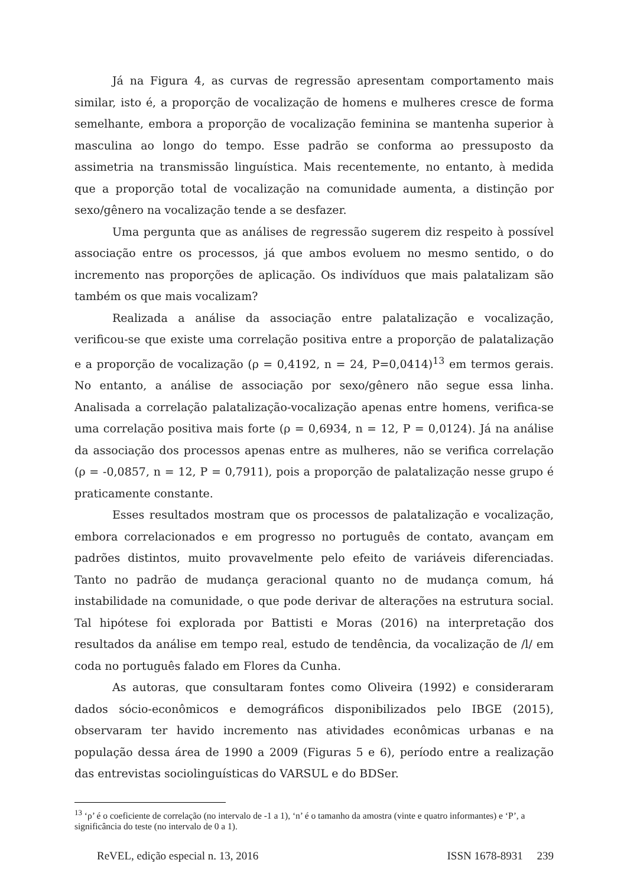Já na Figura 4, as curvas de regressão apresentam comportamento mais similar, isto é, a proporção de vocalização de homens e mulheres cresce de forma semelhante, embora a proporção de vocalização feminina se mantenha superior à masculina ao longo do tempo. Esse padrão se conforma ao pressuposto da assimetria na transmissão linguística. Mais recentemente, no entanto, à medida que a proporção total de vocalização na comunidade aumenta, a distinção por sexo/gênero na vocalização tende a se desfazer.
Uma pergunta que as análises de regressão sugerem diz respeito à possível associação entre os processos, já que ambos evoluem no mesmo sentido, o do incremento nas proporções de aplicação. Os indivíduos que mais palatalizam são também os que mais vocalizam?
Realizada a análise da associação entre palatalização e vocalização, verificou-se que existe uma correlação positiva entre a proporção de palatalização e a proporção de vocalização (ρ = 0,4192, n = 24, P=0,0414)<sup>13</sup> em termos gerais. No entanto, a análise de associação por sexo/gênero não segue essa linha. Analisada a correlação palatalização-vocalização apenas entre homens, verifica-se uma correlação positiva mais forte (ρ = 0,6934, n = 12, P = 0,0124). Já na análise da associação dos processos apenas entre as mulheres, não se verifica correlação (ρ = -0,0857, n = 12, P = 0,7911), pois a proporção de palatalização nesse grupo é praticamente constante.
Esses resultados mostram que os processos de palatalização e vocalização, embora correlacionados e em progresso no português de contato, avançam em padrões distintos, muito provavelmente pelo efeito de variáveis diferenciadas. Tanto no padrão de mudança geracional quanto no de mudança comum, há instabilidade na comunidade, o que pode derivar de alterações na estrutura social. Tal hipótese foi explorada por Battisti e Moras (2016) na interpretação dos resultados da análise em tempo real, estudo de tendência, da vocalização de /l/ em coda no português falado em Flores da Cunha.
As autoras, que consultaram fontes como Oliveira (1992) e consideraram dados sócio-econômicos e demográficos disponibilizados pelo IBGE (2015), observaram ter havido incremento nas atividades econômicas urbanas e na população dessa área de 1990 a 2009 (Figuras 5 e 6), período entre a realização das entrevistas sociolinguísticas do VARSUL e do BDSer.
<sup>13</sup> ‘ρ’ é o coeficiente de correlação (no intervalo de -1 a 1), ‘n’ é o tamanho da amostra (vinte e quatro informantes) e ‘P’, a significância do teste (no intervalo de 0 a 1).
ReVEL, edição especial n. 13, 2016 ISSN 1678-8931 239